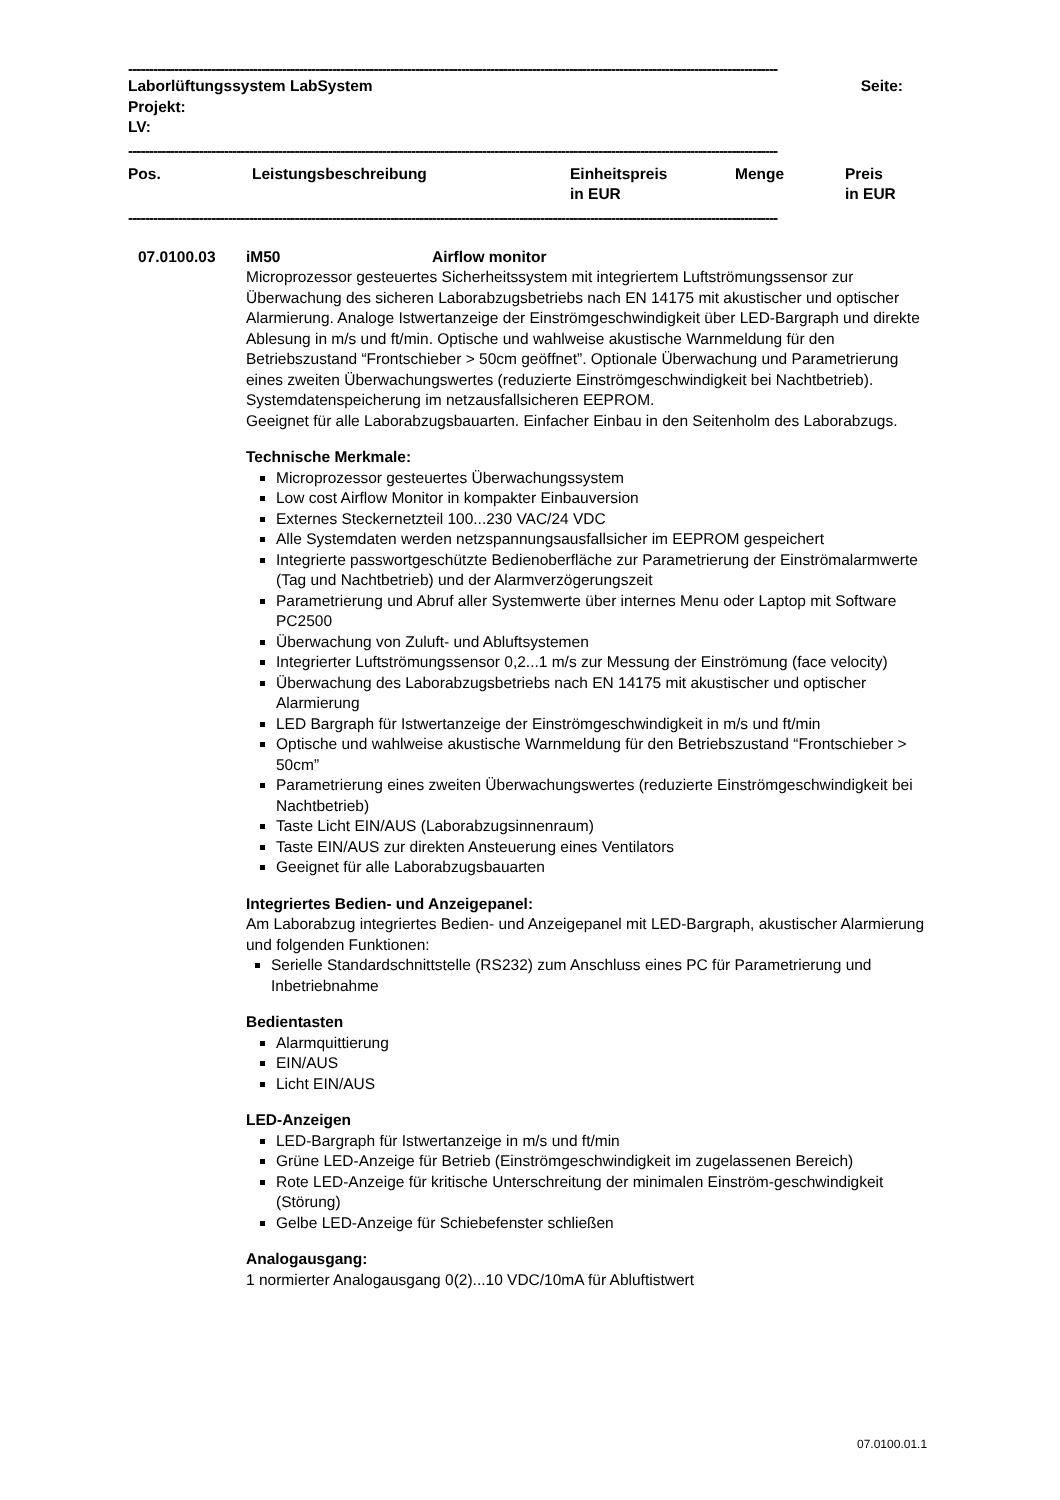------------------------------------------------------------------------------------------------------------------------------------------------------------
Laborlüftungssystem LabSystem Seite:
Projekt:
LV:
------------------------------------------------------------------------------------------------------------------------------------------------------------
Pos. Leistungsbeschreibung Einheitspreis
in EUR Menge Preis
in EUR
------------------------------------------------------------------------------------------------------------------------------------------------------------
07.0100.03 iM50 Airflow monitor
Microprozessor gesteuertes Sicherheitssystem mit integriertem Luftströmungssensor zur Überwachung des sicheren Laborabzugsbetriebs nach EN 14175 mit akustischer und optischer Alarmierung. Analoge Istwertanzeige der Einströmgeschwindigkeit über LED-Bargraph und direkte Ablesung in m/s und ft/min. Optische und wahlweise akustische Warnmeldung für den Betriebszustand “Frontschieber > 50cm geöffnet”. Optionale Überwachung und Parametrierung eines zweiten Überwachungswertes (reduzierte Einströmgeschwindigkeit bei Nachtbetrieb). Systemdatenspeicherung im netzausfallsicheren EEPROM.
Geeignet für alle Laborabzugsbauarten. Einfacher Einbau in den Seitenholm des Laborabzugs.
Technische Merkmale:
Microprozessor gesteuertes Überwachungssystem
Low cost Airflow Monitor in kompakter Einbauversion
Externes Steckernetzteil 100...230 VAC/24 VDC
Alle Systemdaten werden netzspannungsausfallsicher im EEPROM gespeichert
Integrierte passwortgeschützte Bedienoberfläche zur Parametrierung der Einströmalarmwerte (Tag und Nachtbetrieb) und der Alarmverzögerungszeit
Parametrierung und Abruf aller Systemwerte über internes Menu oder Laptop mit Software PC2500
Überwachung von Zuluft- und Abluftsystemen
Integrierter Luftströmungssensor 0,2...1 m/s zur Messung der Einströmung (face velocity)
Überwachung des Laborabzugsbetriebs nach EN 14175 mit akustischer und optischer Alarmierung
LED Bargraph für Istwertanzeige der Einströmgeschwindigkeit in m/s und ft/min
Optische und wahlweise akustische Warnmeldung für den Betriebszustand “Frontschieber > 50cm”
Parametrierung eines zweiten Überwachungswertes (reduzierte Einströmgeschwindigkeit bei Nachtbetrieb)
Taste Licht EIN/AUS (Laborabzugsinnenraum)
Taste EIN/AUS zur direkten Ansteuerung eines Ventilators
Geeignet für alle Laborabzugsbauarten
Integriertes Bedien- und Anzeigepanel:
Am Laborabzug integriertes Bedien- und Anzeigepanel mit LED-Bargraph, akustischer Alarmierung und folgenden Funktionen:
Serielle Standardschnittstelle (RS232) zum Anschluss eines PC für Parametrierung und Inbetriebnahme
Bedientasten
Alarmquittierung
EIN/AUS
Licht EIN/AUS
LED-Anzeigen
LED-Bargraph für Istwertanzeige in m/s und ft/min
Grüne LED-Anzeige für Betrieb (Einströmgeschwindigkeit im zugelassenen Bereich)
Rote LED-Anzeige für kritische Unterschreitung der minimalen Einström-geschwindigkeit (Störung)
Gelbe LED-Anzeige für Schiebefenster schließen
Analogausgang:
1 normierter Analogausgang 0(2)...10 VDC/10mA für Abluftistwert
07.0100.01.1